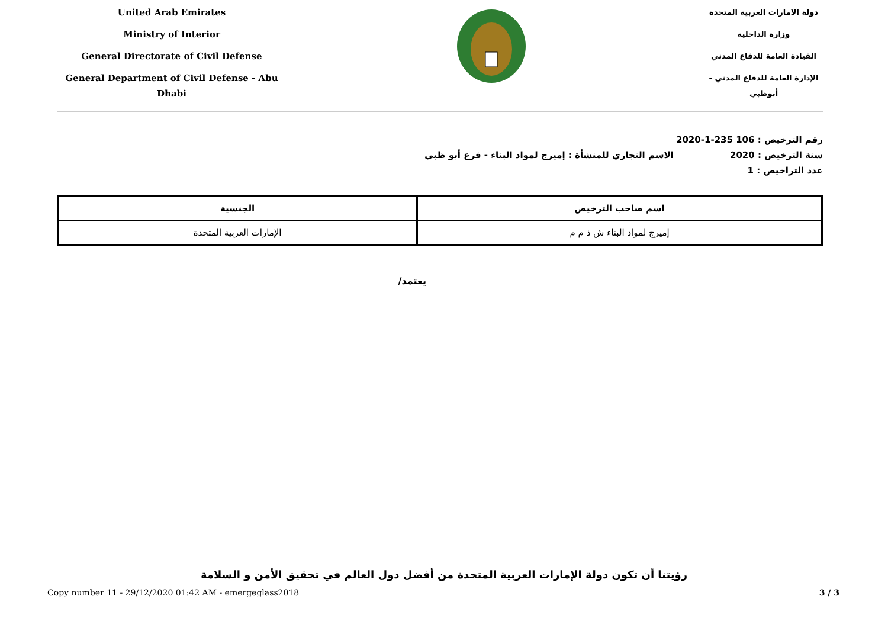United Arab Emirates
Ministry of Interior
General Directorate of Civil Defense
General Department of Civil Defense - Abu Dhabi
دولة الامارات العربية المتحدة
وزارة الداخلية
القيادة العامة للدفاع المدني
الإدارة العامة للدفاع المدني - أبوظبي
رقم الترخيص : 106 235-1-2020
سنة الترخيص : 2020 الاسم التجاري للمنشأة : إميرج لمواد البناء - فرع أبو ظبي
عدد التراخيص : 1
| اسم صاحب الترخيص | الجنسية |
| --- | --- |
| إميرج لمواد البناء ش ذ م م | الإمارات العربية المتحدة |
يعتمد/
رؤيتنا أن تكون دولة الإمارات العربية المتحدة من أفضل دول العالم في تحقيق الأمن و السلامة
Copy number 11 - 29/12/2020 01:42 AM - emergeglass2018 3 / 3